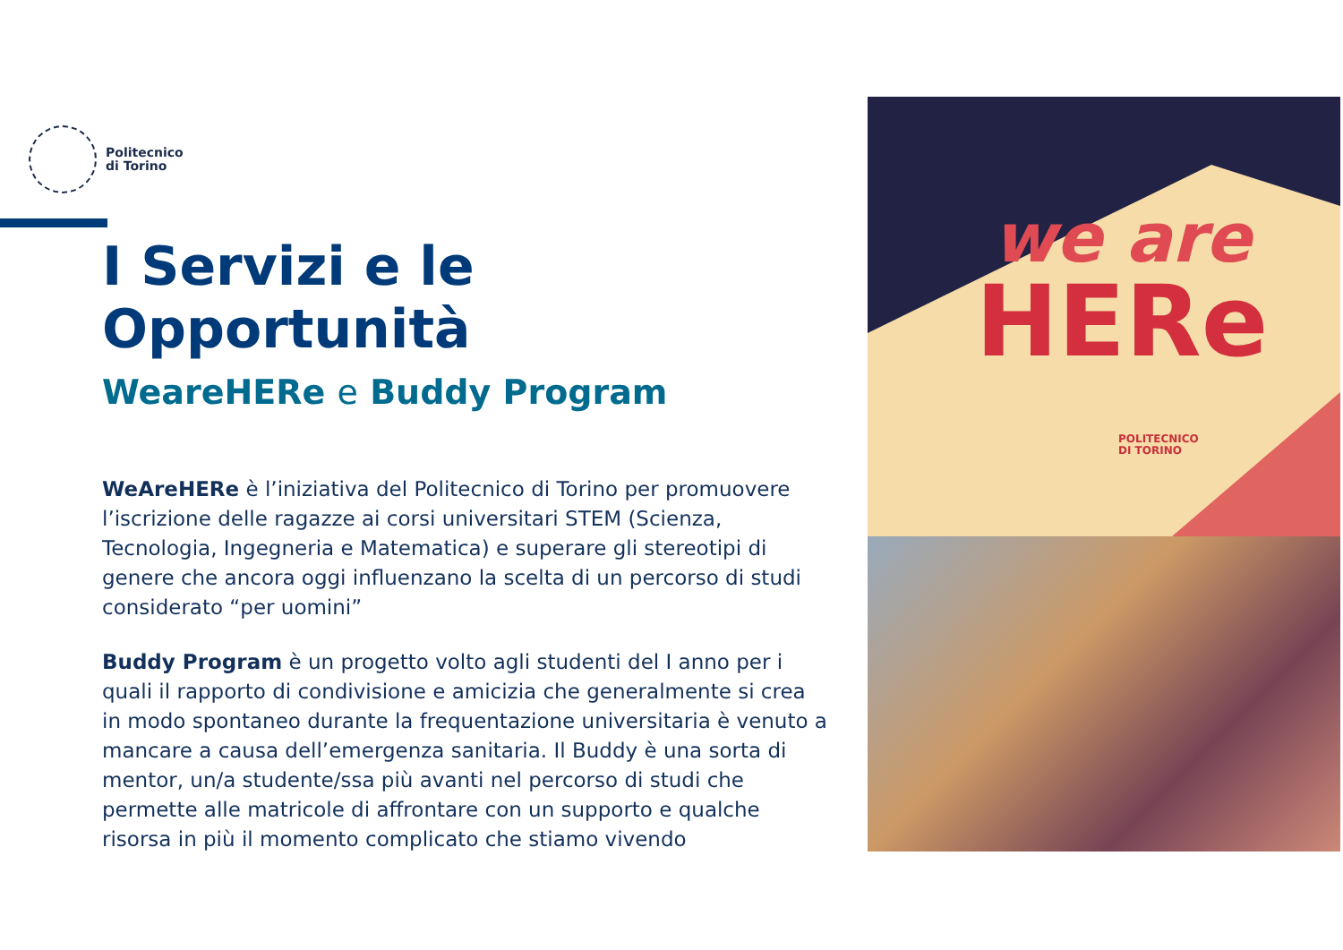Politecnico
di Torino
I Servizi e le Opportunità
WeareHERe e Buddy Program
WeAreHERe è l’iniziativa del Politecnico di Torino per promuovere l’iscrizione delle ragazze ai corsi universitari STEM (Scienza, Tecnologia, Ingegneria e Matematica) e superare gli stereotipi di genere che ancora oggi influenzano la scelta di un percorso di studi considerato “per uomini”
Buddy Program è un progetto volto agli studenti del I anno per i quali il rapporto di condivisione e amicizia che generalmente si crea in modo spontaneo durante la frequentazione universitaria è venuto a mancare a causa dell’emergenza sanitaria. Il Buddy è una sorta di mentor, un/a studente/ssa più avanti nel percorso di studi che permette alle matricole di affrontare con un supporto e qualche risorsa in più il momento complicato che stiamo vivendo
we are
HERe
POLITECNICO
DI TORINO